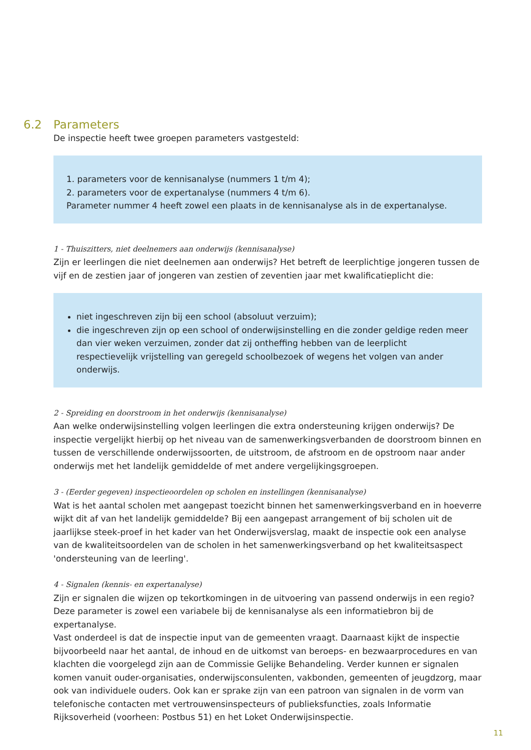6.2 Parameters
De inspectie heeft twee groepen parameters vastgesteld:
1. parameters voor de kennisanalyse (nummers 1 t/m 4);
2. parameters voor de expertanalyse (nummers 4 t/m 6).
Parameter nummer 4 heeft zowel een plaats in de kennisanalyse als in de expertanalyse.
1 - Thuiszitters, niet deelnemers aan onderwijs (kennisanalyse)
Zijn er leerlingen die niet deelnemen aan onderwijs? Het betreft de leerplichtige jongeren tussen de vijf en de zestien jaar of jongeren van zestien of zeventien jaar met kwalificatieplicht die:
niet ingeschreven zijn bij een school (absoluut verzuim);
die ingeschreven zijn op een school of onderwijsinstelling en die zonder geldige reden meer dan vier weken verzuimen, zonder dat zij ontheffing hebben van de leerplicht respectievelijk vrijstelling van geregeld schoolbezoek of wegens het volgen van ander onderwijs.
2 - Spreiding en doorstroom in het onderwijs (kennisanalyse)
Aan welke onderwijsinstelling volgen leerlingen die extra ondersteuning krijgen onderwijs? De inspectie vergelijkt hierbij op het niveau van de samenwerkingsverbanden de doorstroom binnen en tussen de verschillende onderwijssoorten, de uitstroom, de afstroom en de opstroom naar ander onderwijs met het landelijk gemiddelde of met andere vergelijkingsgroepen.
3 - (Eerder gegeven) inspectieoordelen op scholen en instellingen (kennisanalyse)
Wat is het aantal scholen met aangepast toezicht binnen het samenwerkingsverband en in hoeverre wijkt dit af van het landelijk gemiddelde? Bij een aangepast arrangement of bij scholen uit de jaarlijkse steek-proef in het kader van het Onderwijsverslag, maakt de inspectie ook een analyse van de kwaliteitsoordelen van de scholen in het samenwerkingsverband op het kwaliteitsaspect 'ondersteuning van de leerling'.
4 - Signalen (kennis- en expertanalyse)
Zijn er signalen die wijzen op tekortkomingen in de uitvoering van passend onderwijs in een regio? Deze parameter is zowel een variabele bij de kennisanalyse als een informatiebron bij de expertanalyse.
Vast onderdeel is dat de inspectie input van de gemeenten vraagt. Daarnaast kijkt de inspectie bijvoorbeeld naar het aantal, de inhoud en de uitkomst van beroeps- en bezwaarprocedures en van klachten die voorgelegd zijn aan de Commissie Gelijke Behandeling. Verder kunnen er signalen komen vanuit ouder-organisaties, onderwijsconsulenten, vakbonden, gemeenten of jeugdzorg, maar ook van individuele ouders. Ook kan er sprake zijn van een patroon van signalen in de vorm van telefonische contacten met vertrouwensinspecteurs of publieksfuncties, zoals Informatie Rijksoverheid (voorheen: Postbus 51) en het Loket Onderwijsinspectie.
11